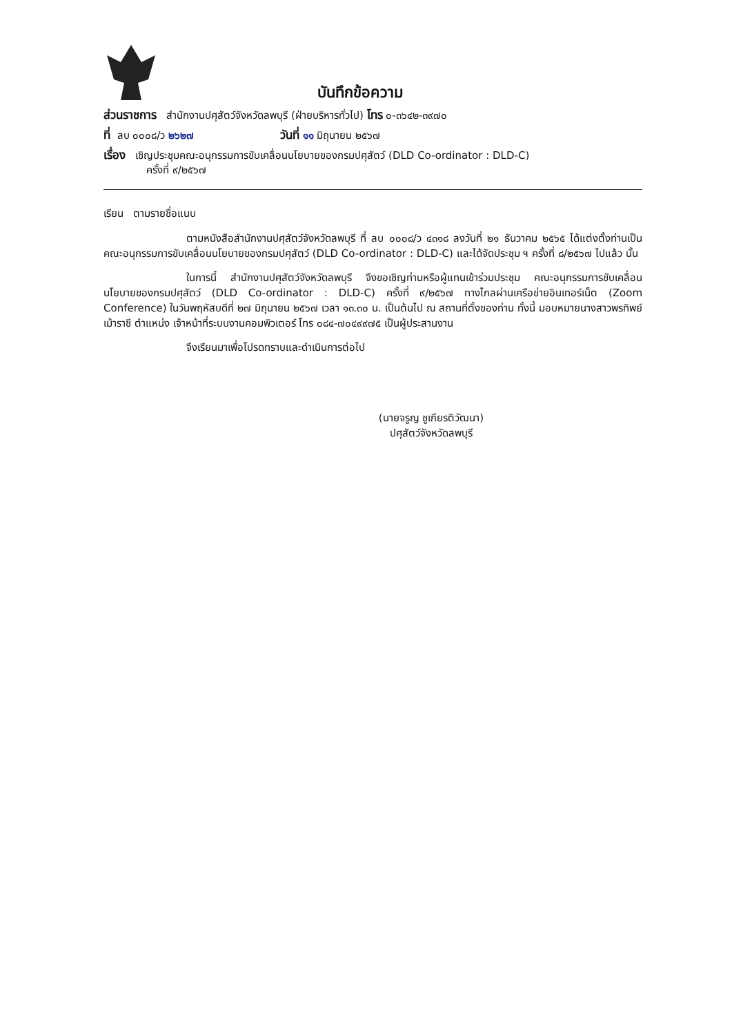บันทึกข้อความ
ส่วนราชการ สำนักงานปศุสัตว์จังหวัดลพบุรี (ฝ่ายบริหารทั่วไป) โทร ๐-๓๖๔๒-๓๙๗๐
ที่ ลบ ๐๐๐๘/ว ๒๖๒๗ วันที่ ๑๑ มิถุนายน ๒๕๖๗
เรื่อง เชิญประชุมคณะอนุกรรมการขับเคลื่อนนโยบายของกรมปศุสัตว์ (DLD Co-ordinator : DLD-C)
ครั้งที่ ๙/๒๕๖๗
เรียน ตามรายชื่อแนบ
ตามหนังสือสำนักงานปศุสัตว์จังหวัดลพบุรี ที่ ลบ ๐๐๐๘/ว ๔๓๑๘ ลงวันที่ ๒๑ ธันวาคม ๒๕๖๕ ได้แต่งตั้งท่านเป็นคณะอนุกรรมการขับเคลื่อนนโยบายของกรมปศุสัตว์ (DLD Co-ordinator : DLD-C) และได้จัดประชุม ฯ ครั้งที่ ๘/๒๕๖๗ ไปแล้ว นั้น
ในการนี้ สำนักงานปศุสัตว์จังหวัดลพบุรี จึงขอเชิญท่านหรือผู้แทนเข้าร่วมประชุม คณะอนุกรรมการขับเคลื่อนนโยบายของกรมปศุสัตว์ (DLD Co-ordinator : DLD-C) ครั้งที่ ๙/๒๕๖๗ ทางไกลผ่านเครือข่ายอินเทอร์เน็ต (Zoom Conference) ในวันพฤหัสบดีที่ ๒๗ มิถุนายน ๒๕๖๗ เวลา ๑๓.๓๐ น. เป็นต้นไป ณ สถานที่ตั้งของท่าน ทั้งนี้ มอบหมายนางสาวพรทิพย์ เม้าราชี ตำแหน่ง เจ้าหน้าที่ระบบงานคอมพิวเตอร์ โทร ๐๘๔-๗๐๔๙๙๗๕ เป็นผู้ประสานงาน
จึงเรียนมาเพื่อโปรดทราบและดำเนินการต่อไป
(นายจรูญ ชูเกียรติวัฒนา)
ปศุสัตว์จังหวัดลพบุรี